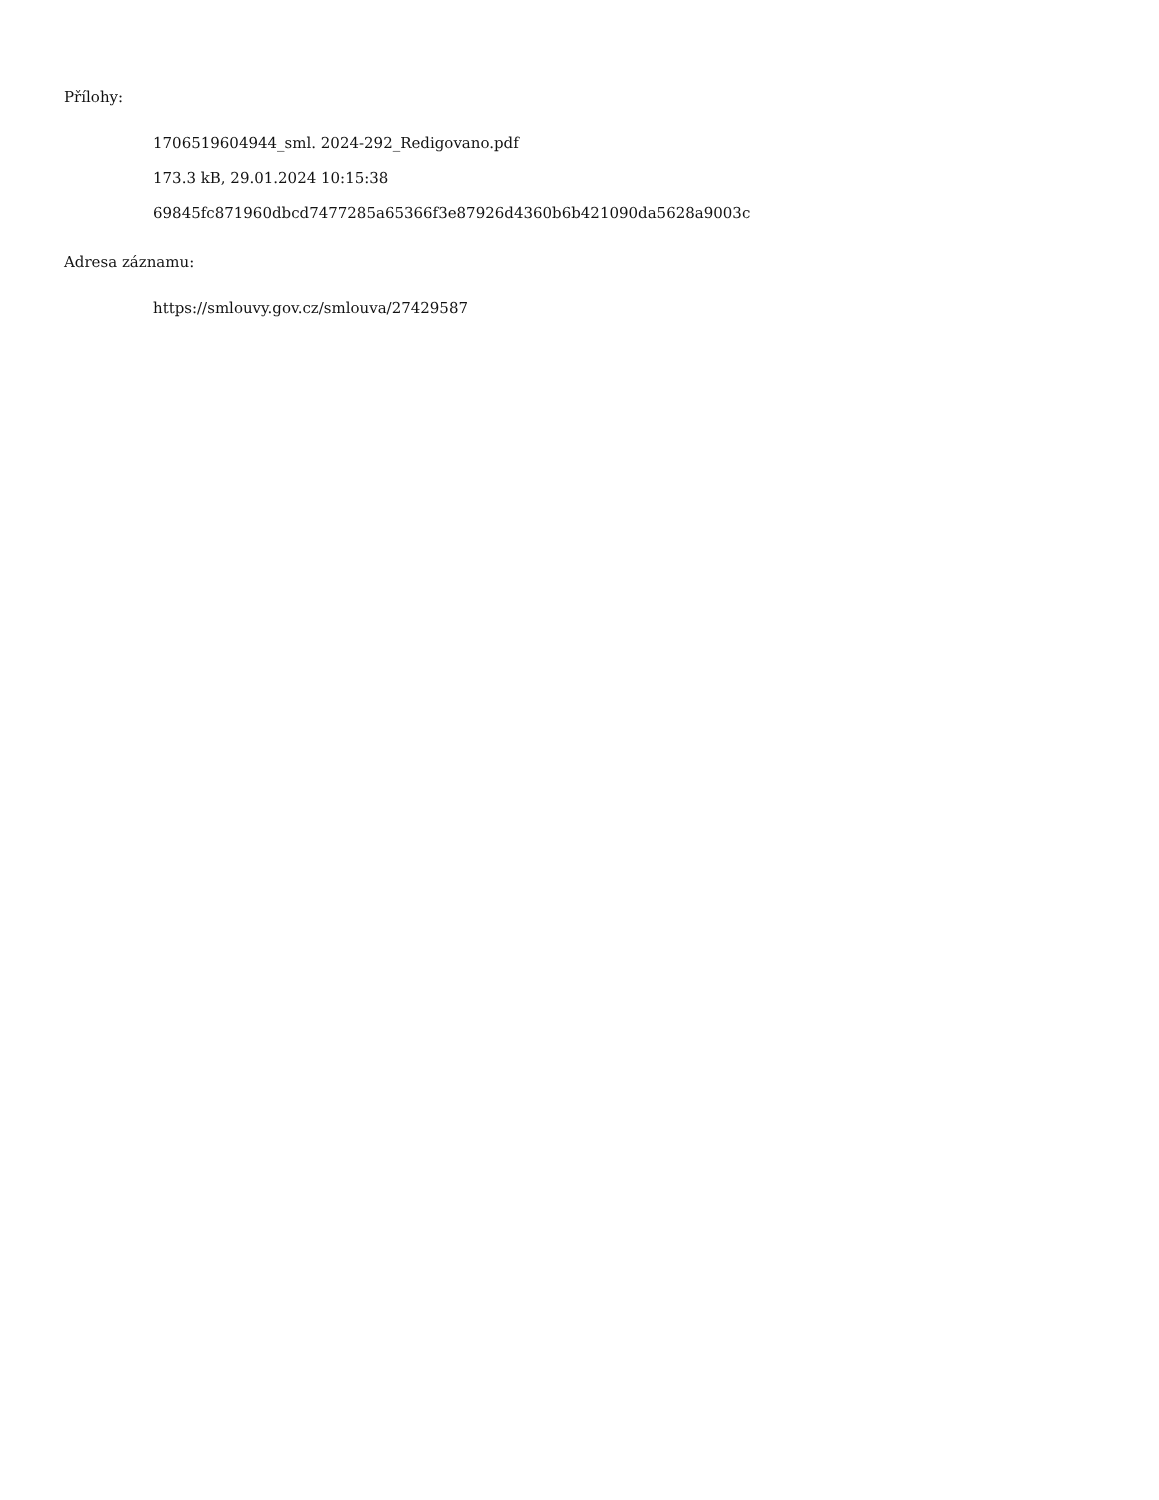Přílohy:
1706519604944_sml. 2024-292_Redigovano.pdf
173.3 kB, 29.01.2024 10:15:38
69845fc871960dbcd7477285a65366f3e87926d4360b6b421090da5628a9003c
Adresa záznamu:
https://smlouvy.gov.cz/smlouva/27429587